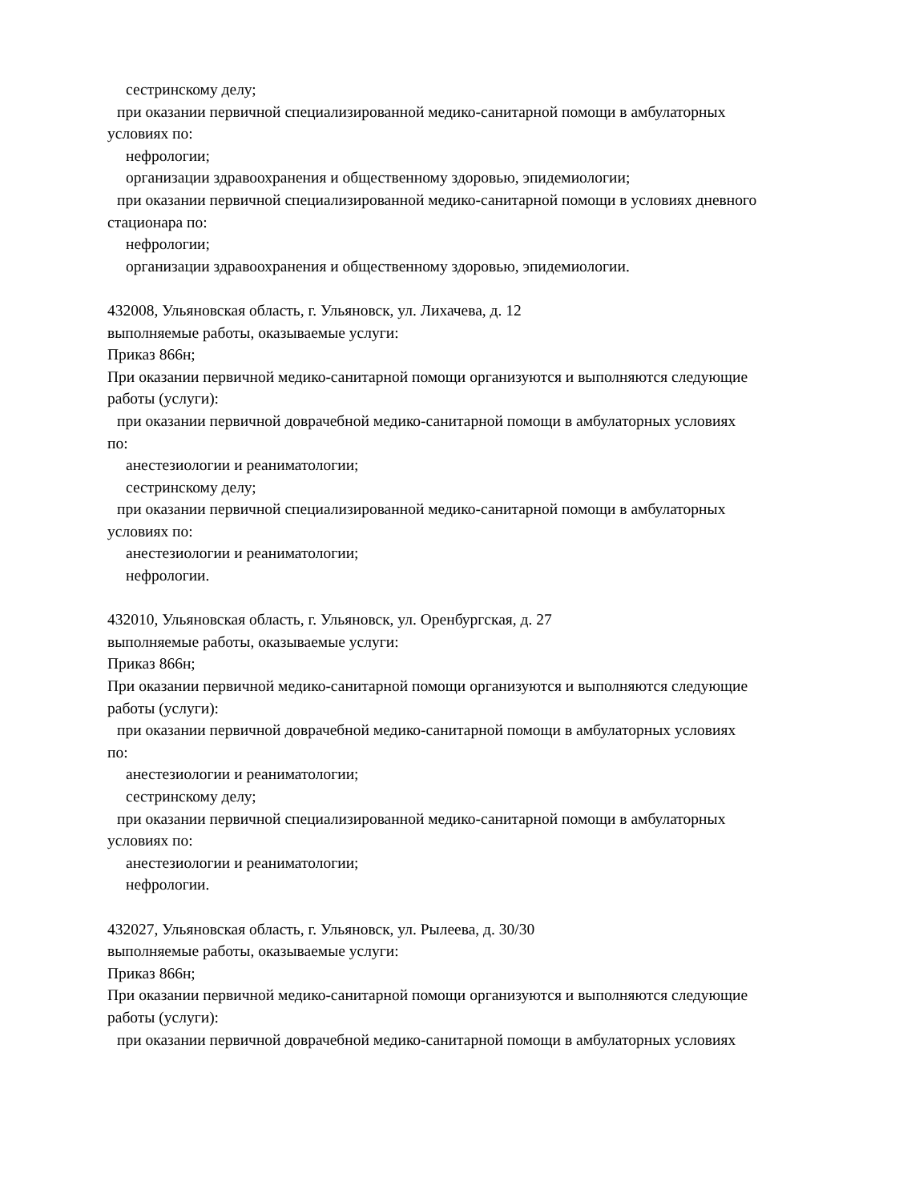сестринскому делу;
при оказании первичной специализированной медико-санитарной помощи в амбулаторных
условиях по:
нефрологии;
организации здравоохранения и общественному здоровью, эпидемиологии;
при оказании первичной специализированной медико-санитарной помощи в условиях дневного
стационара по:
нефрологии;
организации здравоохранения и общественному здоровью, эпидемиологии.
432008, Ульяновская область, г. Ульяновск, ул. Лихачева, д. 12
выполняемые работы, оказываемые услуги:
Приказ 866н;
При оказании первичной медико-санитарной помощи организуются и выполняются следующие
работы (услуги):
при оказании первичной доврачебной медико-санитарной помощи в амбулаторных условиях
по:
анестезиологии и реаниматологии;
сестринскому делу;
при оказании первичной специализированной медико-санитарной помощи в амбулаторных
условиях по:
анестезиологии и реаниматологии;
нефрологии.
432010, Ульяновская область, г. Ульяновск, ул. Оренбургская, д. 27
выполняемые работы, оказываемые услуги:
Приказ 866н;
При оказании первичной медико-санитарной помощи организуются и выполняются следующие
работы (услуги):
при оказании первичной доврачебной медико-санитарной помощи в амбулаторных условиях
по:
анестезиологии и реаниматологии;
сестринскому делу;
при оказании первичной специализированной медико-санитарной помощи в амбулаторных
условиях по:
анестезиологии и реаниматологии;
нефрологии.
432027, Ульяновская область, г. Ульяновск, ул. Рылеева, д. 30/30
выполняемые работы, оказываемые услуги:
Приказ 866н;
При оказании первичной медико-санитарной помощи организуются и выполняются следующие
работы (услуги):
при оказании первичной доврачебной медико-санитарной помощи в амбулаторных условиях